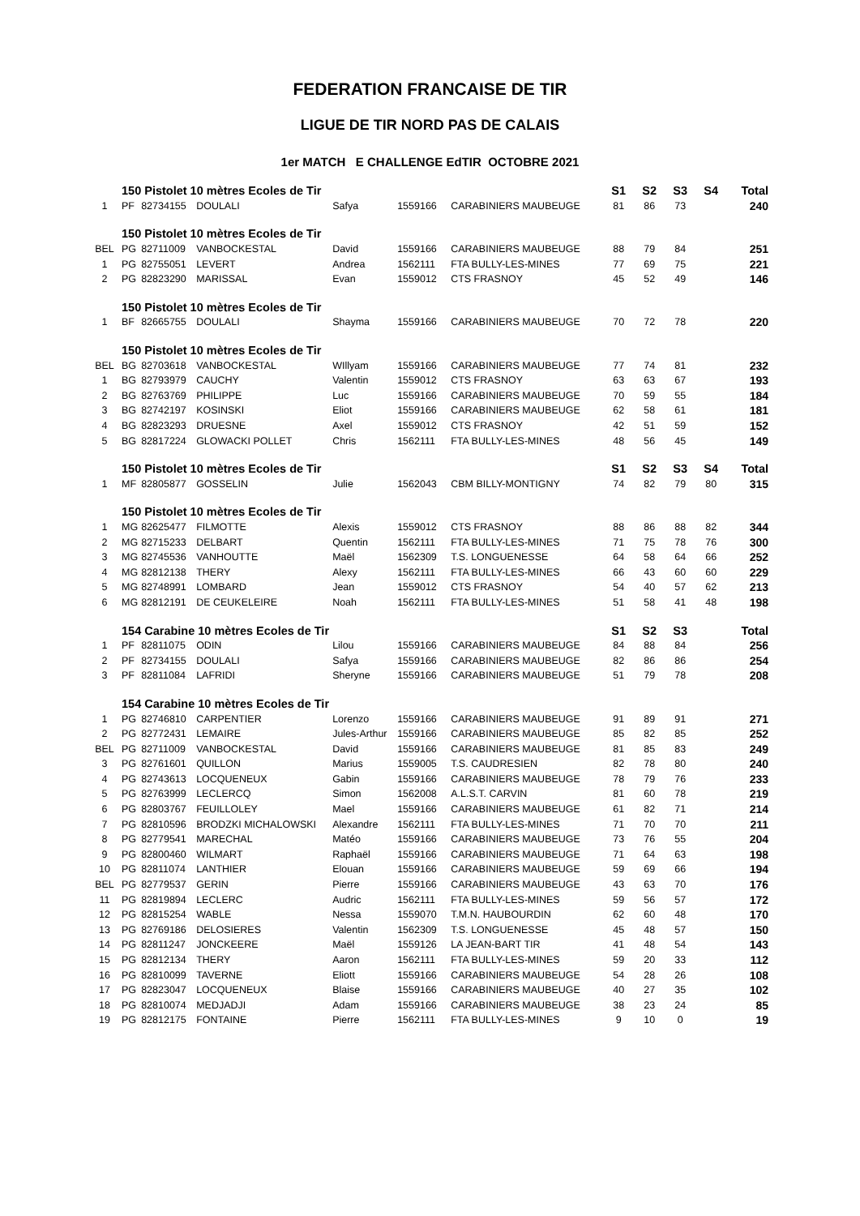FEDERATION FRANCAISE DE TIR
LIGUE DE TIR NORD PAS DE CALAIS
1er MATCH E CHALLENGE EdTIR OCTOBRE 2021
| | 150 Pistolet 10 mètres Ecoles de Tir | | | | | | S1 | S2 | S3 | S4 | Total |
| 1 | PF | 82734155 | DOULALI | Safya | 1559166 | CARABINIERS MAUBEUGE | 81 | 86 | 73 | | 240 |
| | 150 Pistolet 10 mètres Ecoles de Tir | | | | | | | | | | |
| BEL | PG | 82711009 | VANBOCKESTAL | David | 1559166 | CARABINIERS MAUBEUGE | 88 | 79 | 84 | | 251 |
| 1 | PG | 82755051 | LEVERT | Andrea | 1562111 | FTA BULLY-LES-MINES | 77 | 69 | 75 | | 221 |
| 2 | PG | 82823290 | MARISSAL | Evan | 1559012 | CTS FRASNOY | 45 | 52 | 49 | | 146 |
| | 150 Pistolet 10 mètres Ecoles de Tir | | | | | | | | | | |
| 1 | BF | 82665755 | DOULALI | Shayma | 1559166 | CARABINIERS MAUBEUGE | 70 | 72 | 78 | | 220 |
| | 150 Pistolet 10 mètres Ecoles de Tir | | | | | | | | | | |
| BEL | BG | 82703618 | VANBOCKESTAL | WIllyam | 1559166 | CARABINIERS MAUBEUGE | 77 | 74 | 81 | | 232 |
| 1 | BG | 82793979 | CAUCHY | Valentin | 1559012 | CTS FRASNOY | 63 | 63 | 67 | | 193 |
| 2 | BG | 82763769 | PHILIPPE | Luc | 1559166 | CARABINIERS MAUBEUGE | 70 | 59 | 55 | | 184 |
| 3 | BG | 82742197 | KOSINSKI | Eliot | 1559166 | CARABINIERS MAUBEUGE | 62 | 58 | 61 | | 181 |
| 4 | BG | 82823293 | DRUESNE | Axel | 1559012 | CTS FRASNOY | 42 | 51 | 59 | | 152 |
| 5 | BG | 82817224 | GLOWACKI POLLET | Chris | 1562111 | FTA BULLY-LES-MINES | 48 | 56 | 45 | | 149 |
| | 150 Pistolet 10 mètres Ecoles de Tir | | | | | | S1 | S2 | S3 | S4 | Total |
| 1 | MF | 82805877 | GOSSELIN | Julie | 1562043 | CBM BILLY-MONTIGNY | 74 | 82 | 79 | 80 | 315 |
| | 150 Pistolet 10 mètres Ecoles de Tir | | | | | | | | | | |
| 1 | MG | 82625477 | FILMOTTE | Alexis | 1559012 | CTS FRASNOY | 88 | 86 | 88 | 82 | 344 |
| 2 | MG | 82715233 | DELBART | Quentin | 1562111 | FTA BULLY-LES-MINES | 71 | 75 | 78 | 76 | 300 |
| 3 | MG | 82745536 | VANHOUTTE | Maël | 1562309 | T.S. LONGUENESSE | 64 | 58 | 64 | 66 | 252 |
| 4 | MG | 82812138 | THERY | Alexy | 1562111 | FTA BULLY-LES-MINES | 66 | 43 | 60 | 60 | 229 |
| 5 | MG | 82748991 | LOMBARD | Jean | 1559012 | CTS FRASNOY | 54 | 40 | 57 | 62 | 213 |
| 6 | MG | 82812191 | DE CEUKELEIRE | Noah | 1562111 | FTA BULLY-LES-MINES | 51 | 58 | 41 | 48 | 198 |
| | 154 Carabine 10 mètres Ecoles de Tir | | | | | | S1 | S2 | S3 | | Total |
| 1 | PF | 82811075 | ODIN | Lilou | 1559166 | CARABINIERS MAUBEUGE | 84 | 88 | 84 | | 256 |
| 2 | PF | 82734155 | DOULALI | Safya | 1559166 | CARABINIERS MAUBEUGE | 82 | 86 | 86 | | 254 |
| 3 | PF | 82811084 | LAFRIDI | Sheryne | 1559166 | CARABINIERS MAUBEUGE | 51 | 79 | 78 | | 208 |
| | 154 Carabine 10 mètres Ecoles de Tir | | | | | | | | | | |
| 1 | PG | 82746810 | CARPENTIER | Lorenzo | 1559166 | CARABINIERS MAUBEUGE | 91 | 89 | 91 | | 271 |
| 2 | PG | 82772431 | LEMAIRE | Jules-Arthur | 1559166 | CARABINIERS MAUBEUGE | 85 | 82 | 85 | | 252 |
| BEL | PG | 82711009 | VANBOCKESTAL | David | 1559166 | CARABINIERS MAUBEUGE | 81 | 85 | 83 | | 249 |
| 3 | PG | 82761601 | QUILLON | Marius | 1559005 | T.S. CAUDRESIEN | 82 | 78 | 80 | | 240 |
| 4 | PG | 82743613 | LOCQUENEUX | Gabin | 1559166 | CARABINIERS MAUBEUGE | 78 | 79 | 76 | | 233 |
| 5 | PG | 82763999 | LECLERCQ | Simon | 1562008 | A.L.S.T. CARVIN | 81 | 60 | 78 | | 219 |
| 6 | PG | 82803767 | FEUILLOLEY | Mael | 1559166 | CARABINIERS MAUBEUGE | 61 | 82 | 71 | | 214 |
| 7 | PG | 82810596 | BRODZKI MICHALOWSKI | Alexandre | 1562111 | FTA BULLY-LES-MINES | 71 | 70 | 70 | | 211 |
| 8 | PG | 82779541 | MARECHAL | Matéo | 1559166 | CARABINIERS MAUBEUGE | 73 | 76 | 55 | | 204 |
| 9 | PG | 82800460 | WILMART | Raphaël | 1559166 | CARABINIERS MAUBEUGE | 71 | 64 | 63 | | 198 |
| 10 | PG | 82811074 | LANTHIER | Elouan | 1559166 | CARABINIERS MAUBEUGE | 59 | 69 | 66 | | 194 |
| BEL | PG | 82779537 | GERIN | Pierre | 1559166 | CARABINIERS MAUBEUGE | 43 | 63 | 70 | | 176 |
| 11 | PG | 82819894 | LECLERC | Audric | 1562111 | FTA BULLY-LES-MINES | 59 | 56 | 57 | | 172 |
| 12 | PG | 82815254 | WABLE | Nessa | 1559070 | T.M.N. HAUBOURDIN | 62 | 60 | 48 | | 170 |
| 13 | PG | 82769186 | DELOSIERES | Valentin | 1562309 | T.S. LONGUENESSE | 45 | 48 | 57 | | 150 |
| 14 | PG | 82811247 | JONCKEERE | Maël | 1559126 | LA JEAN-BART TIR | 41 | 48 | 54 | | 143 |
| 15 | PG | 82812134 | THERY | Aaron | 1562111 | FTA BULLY-LES-MINES | 59 | 20 | 33 | | 112 |
| 16 | PG | 82810099 | TAVERNE | Eliott | 1559166 | CARABINIERS MAUBEUGE | 54 | 28 | 26 | | 108 |
| 17 | PG | 82823047 | LOCQUENEUX | Blaise | 1559166 | CARABINIERS MAUBEUGE | 40 | 27 | 35 | | 102 |
| 18 | PG | 82810074 | MEDJADJI | Adam | 1559166 | CARABINIERS MAUBEUGE | 38 | 23 | 24 | | 85 |
| 19 | PG | 82812175 | FONTAINE | Pierre | 1562111 | FTA BULLY-LES-MINES | 9 | 10 | 0 | | 19 |